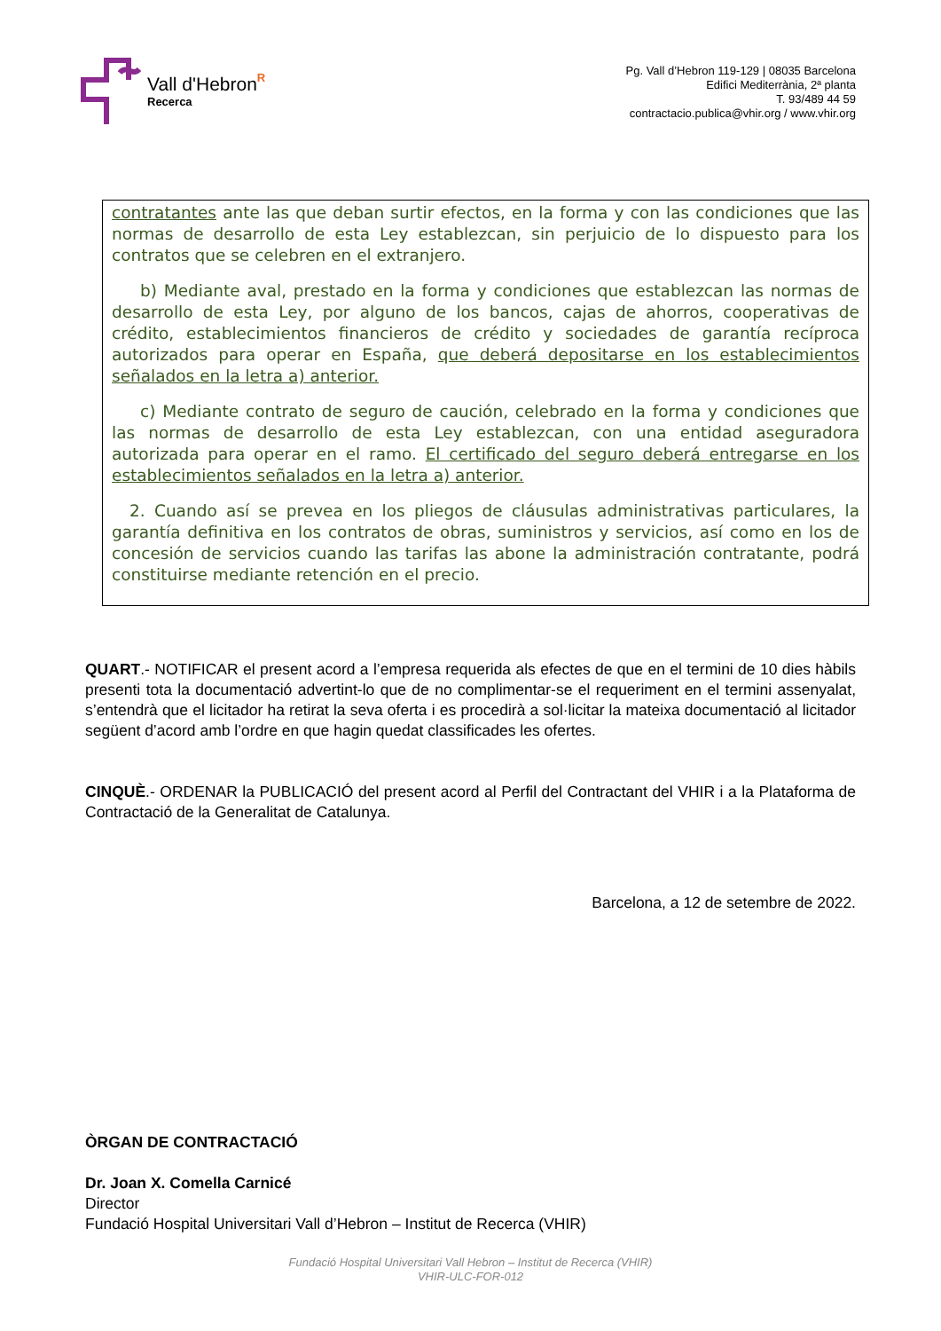Vall d'Hebron
Recerca
R
Pg. Vall d’Hebron 119-129 | 08035 Barcelona
Edifici Mediterrània, 2ª planta
T. 93/489 44 59
contractacio.publica@vhir.org / www.vhir.org
contratantes ante las que deban surtir efectos, en la forma y con las condiciones que las normas de desarrollo de esta Ley establezcan, sin perjuicio de lo dispuesto para los contratos que se celebren en el extranjero.
b) Mediante aval, prestado en la forma y condiciones que establezcan las normas de desarrollo de esta Ley, por alguno de los bancos, cajas de ahorros, cooperativas de crédito, establecimientos financieros de crédito y sociedades de garantía recíproca autorizados para operar en España, que deberá depositarse en los establecimientos señalados en la letra a) anterior.
c) Mediante contrato de seguro de caución, celebrado en la forma y condiciones que las normas de desarrollo de esta Ley establezcan, con una entidad aseguradora autorizada para operar en el ramo. El certificado del seguro deberá entregarse en los establecimientos señalados en la letra a) anterior.
2. Cuando así se prevea en los pliegos de cláusulas administrativas particulares, la garantía definitiva en los contratos de obras, suministros y servicios, así como en los de concesión de servicios cuando las tarifas las abone la administración contratante, podrá constituirse mediante retención en el precio.
QUART.- NOTIFICAR el present acord a l’empresa requerida als efectes de que en el termini de 10 dies hàbils presenti tota la documentació advertint-lo que de no complimentar-se el requeriment en el termini assenyalat, s’entendrà que el licitador ha retirat la seva oferta i es procedirà a sol·licitar la mateixa documentació al licitador següent d’acord amb l’ordre en que hagin quedat classificades les ofertes.
CINQUÈ.- ORDENAR la PUBLICACIÓ del present acord al Perfil del Contractant del VHIR i a la Plataforma de Contractació de la Generalitat de Catalunya.
Barcelona, a 12 de setembre de 2022.
ÒRGAN DE CONTRACTACIÓ
Dr. Joan X. Comella Carnicé
Director
Fundació Hospital Universitari Vall d’Hebron – Institut de Recerca (VHIR)
Fundació Hospital Universitari Vall Hebron – Institut de Recerca (VHIR)
VHIR-ULC-FOR-012